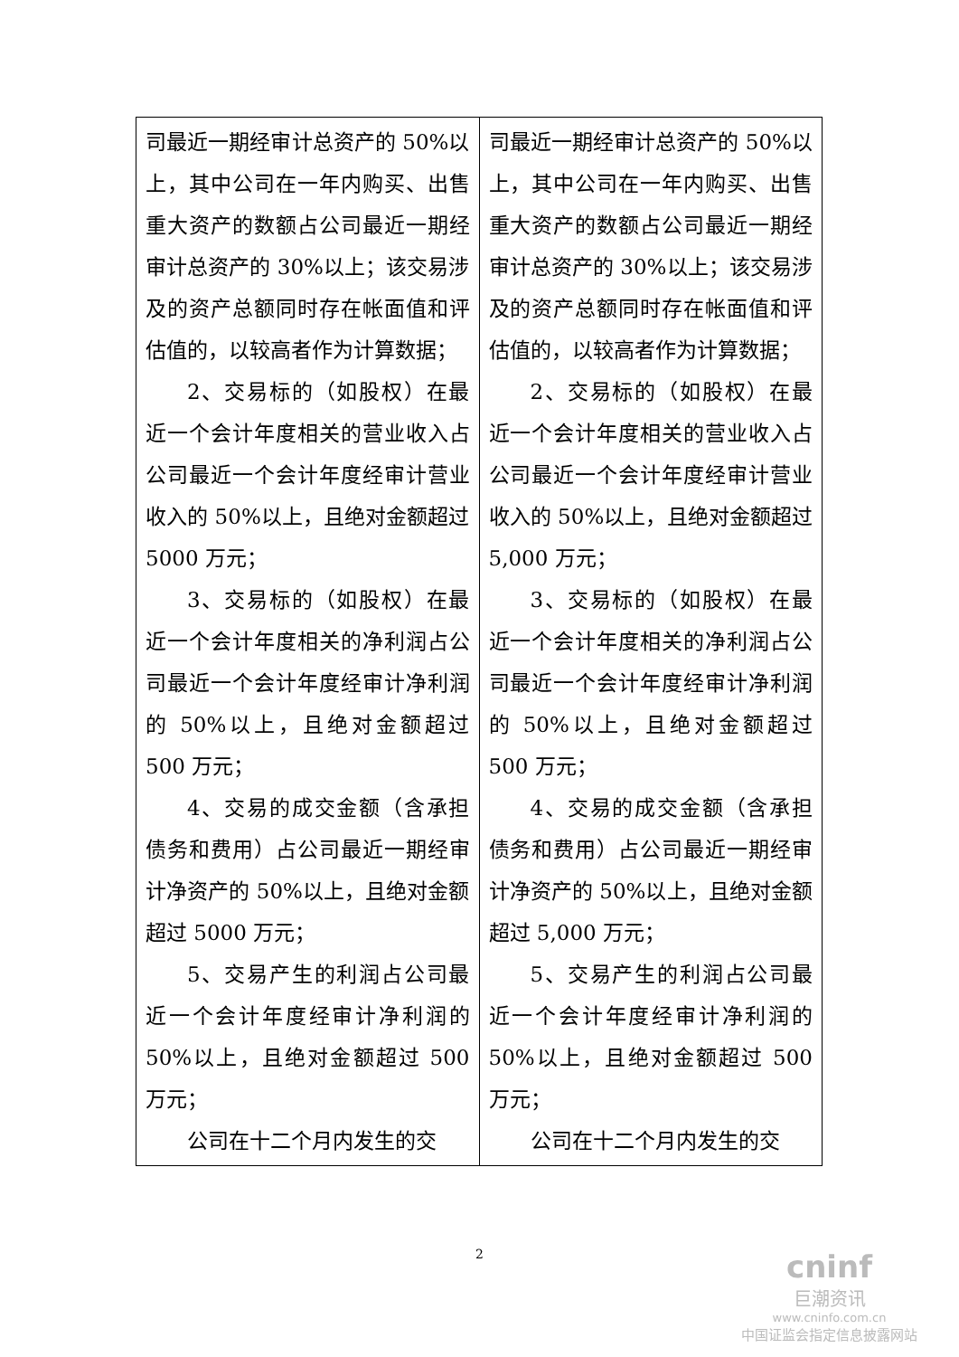| 司最近一期经审计总资产的 50%以上，其中公司在一年内购买、出售重大资产的数额占公司最近一期经审计总资产的 30%以上；该交易涉及的资产总额同时存在帐面值和评估值的，以较高者作为计算数据； 2、交易标的（如股权）在最近一个会计年度相关的营业收入占公司最近一个会计年度经审计营业收入的 50%以上，且绝对金额超过 5000 万元； 3、交易标的（如股权）在最近一个会计年度相关的净利润占公司最近一个会计年度经审计净利润的 50%以上，且绝对金额超过 500 万元； 4、交易的成交金额（含承担债务和费用）占公司最近一期经审计净资产的 50%以上，且绝对金额超过 5000 万元； 5、交易产生的利润占公司最近一个会计年度经审计净利润的 50%以上，且绝对金额超过 500 万元； 公司在十二个月内发生的交 | 司最近一期经审计总资产的 50%以上，其中公司在一年内购买、出售重大资产的数额占公司最近一期经审计总资产的 30%以上；该交易涉及的资产总额同时存在帐面值和评估值的，以较高者作为计算数据； 2、交易标的（如股权）在最近一个会计年度相关的营业收入占公司最近一个会计年度经审计营业收入的 50%以上，且绝对金额超过 5,000 万元； 3、交易标的（如股权）在最近一个会计年度相关的净利润占公司最近一个会计年度经审计净利润的 50%以上，且绝对金额超过 500 万元； 4、交易的成交金额（含承担债务和费用）占公司最近一期经审计净资产的 50%以上，且绝对金额超过 5,000 万元； 5、交易产生的利润占公司最近一个会计年度经审计净利润的 50%以上，且绝对金额超过 500 万元； 公司在十二个月内发生的交 |
2
cninf
巨潮资讯
www.cninfo.com.cn
中国证监会指定信息披露网站